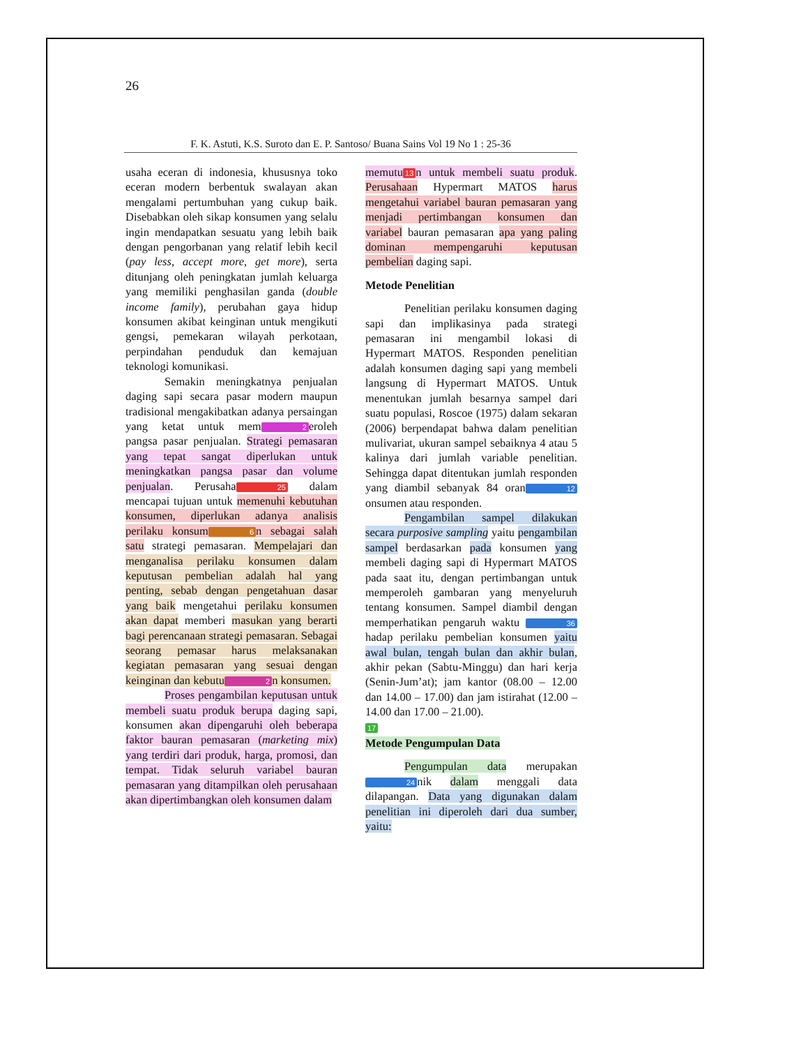26
F. K. Astuti, K.S. Suroto dan E. P. Santoso/ Buana Sains Vol 19 No 1 : 25-36
usaha eceran di indonesia, khususnya toko eceran modern berbentuk swalayan akan mengalami pertumbuhan yang cukup baik. Disebabkan oleh sikap konsumen yang selalu ingin mendapatkan sesuatu yang lebih baik dengan pengorbanan yang relatif lebih kecil (pay less, accept more, get more), serta ditunjang oleh peningkatan jumlah keluarga yang memiliki penghasilan ganda (double income family), perubahan gaya hidup konsumen akibat keinginan untuk mengikuti gengsi, pemekaran wilayah perkotaan, perpindahan penduduk dan kemajuan teknologi komunikasi.
Semakin meningkatnya penjualan daging sapi secara pasar modern maupun tradisional mengakibatkan adanya persaingan yang ketat untuk mem 2 eroleh pangsa pasar penjualan. Strategi pemasaran yang tepat sangat diperlukan untuk meningkatkan pangsa pasar dan volume penjualan. Perusaha 25 dalam mencapai tujuan untuk memenuhi kebutuhan konsumen, diperlukan adanya analisis perilaku konsum 6 n sebagai salah satu strategi pemasaran. Mempelajari dan menganalisa perilaku konsumen dalam keputusan pembelian adalah hal yang penting, sebab dengan pengetahuan dasar yang baik mengetahui perilaku konsumen akan dapat memberi masukan yang berarti bagi perencanaan strategi pemasaran. Sebagai seorang pemasar harus melaksanakan kegiatan pemasaran yang sesuai dengan keinginan dan kebutu 2 n konsumen.
Proses pengambilan keputusan untuk membeli suatu produk berupa daging sapi, konsumen akan dipengaruhi oleh beberapa faktor bauran pemasaran (marketing mix) yang terdiri dari produk, harga, promosi, dan tempat. Tidak seluruh variabel bauran pemasaran yang ditampilkan oleh perusahaan akan dipertimbangkan oleh konsumen dalam
memutu 13 n untuk membeli suatu produk. Perusahaan Hypermart MATOS harus mengetahui variabel bauran pemasaran yang menjadi pertimbangan konsumen dan variabel bauran pemasaran apa yang paling dominan mempengaruhi keputusan pembelian daging sapi.
Metode Penelitian
Penelitian perilaku konsumen daging sapi dan implikasinya pada strategi pemasaran ini mengambil lokasi di Hypermart MATOS. Responden penelitian adalah konsumen daging sapi yang membeli langsung di Hypermart MATOS. Untuk menentukan jumlah besarnya sampel dari suatu populasi, Roscoe (1975) dalam sekaran (2006) berpendapat bahwa dalam penelitian mulivariat, ukuran sampel sebaiknya 4 atau 5 kalinya dari jumlah variable penelitian. Sehingga dapat ditentukan jumlah responden yang diambil sebanyak 84 oran 12 onsumen atau responden.
Pengambilan sampel dilakukan secara purposive sampling yaitu pengambilan sampel berdasarkan pada konsumen yang membeli daging sapi di Hypermart MATOS pada saat itu, dengan pertimbangan untuk memperoleh gambaran yang menyeluruh tentang konsumen. Sampel diambil dengan memperhatikan pengaruh waktu 36 hadap perilaku pembelian konsumen yaitu awal bulan, tengah bulan dan akhir bulan, akhir pekan (Sabtu-Minggu) dan hari kerja (Senin-Jum’at); jam kantor (08.00 – 12.00 dan 14.00 – 17.00) dan jam istirahat (12.00 – 14.00 dan 17.00 – 21.00).
17
Metode Pengumpulan Data
Pengumpulan data merupakan 24 nik dalam menggali data dilapangan. Data yang digunakan dalam penelitian ini diperoleh dari dua sumber, yaitu: